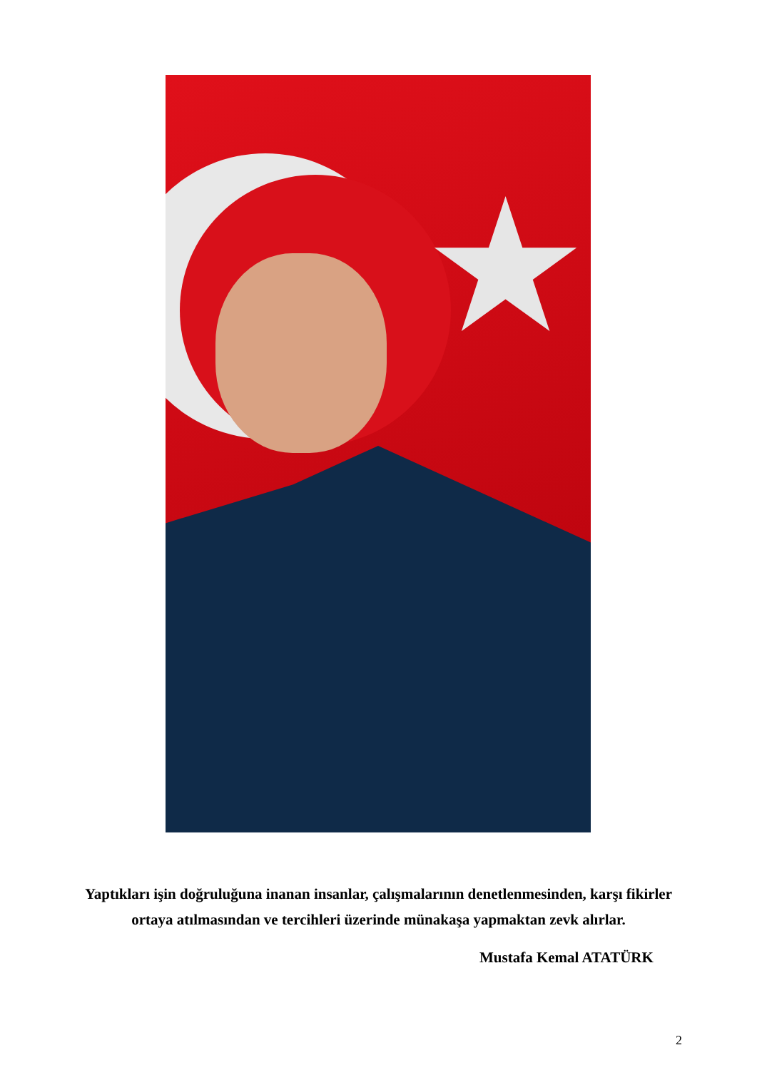★
Yaptıkları işin doğruluğuna inanan insanlar, çalışmalarının denetlenmesinden, karşı fikirler
ortaya atılmasından ve tercihleri üzerinde münakaşa yapmaktan zevk alırlar.
Mustafa Kemal ATATÜRK
2